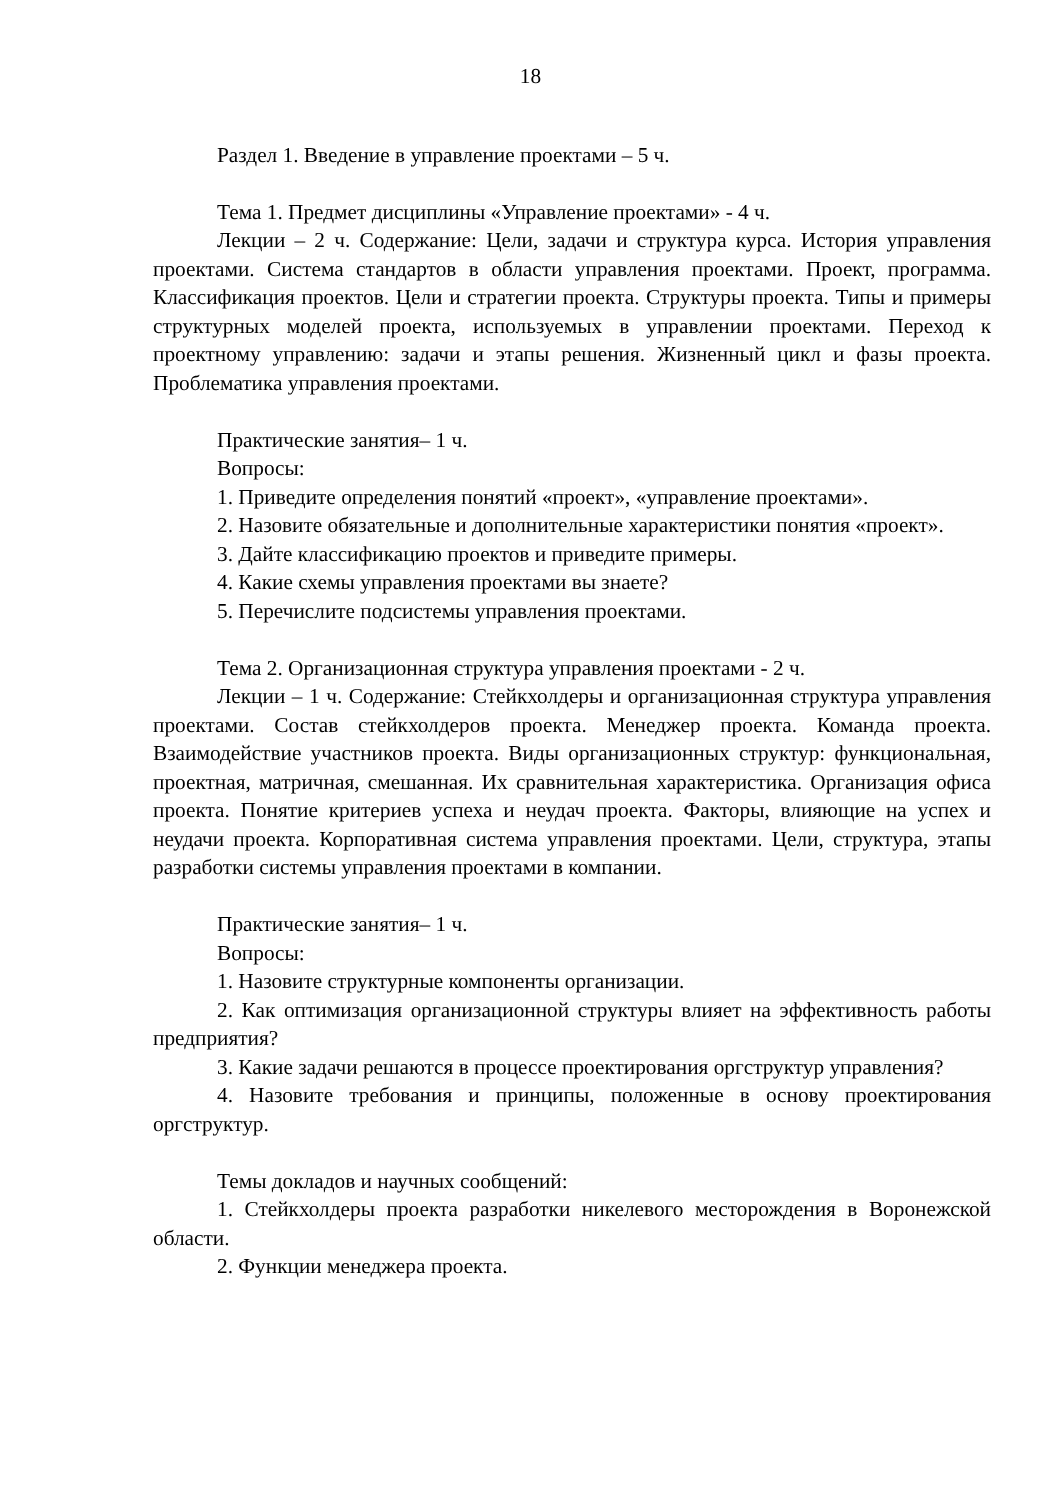18
Раздел 1. Введение в управление проектами – 5 ч.
Тема 1. Предмет дисциплины «Управление проектами» - 4 ч.
Лекции – 2 ч. Содержание: Цели, задачи и структура курса. История управления проектами. Система стандартов в области управления проектами. Проект, программа. Классификация проектов. Цели и стратегии проекта. Структуры проекта. Типы и примеры структурных моделей проекта, используемых в управлении проектами. Переход к проектному управлению: задачи и этапы решения. Жизненный цикл и фазы проекта. Проблематика управления проектами.
Практические занятия– 1 ч.
Вопросы:
1. Приведите определения понятий «проект», «управление проектами».
2. Назовите обязательные и дополнительные характеристики понятия «проект».
3. Дайте классификацию проектов и приведите примеры.
4. Какие схемы управления проектами вы знаете?
5. Перечислите подсистемы управления проектами.
Тема 2. Организационная структура управления проектами - 2 ч.
Лекции – 1 ч. Содержание: Стейкхолдеры и организационная структура управления проектами. Состав стейкхолдеров проекта. Менеджер проекта. Команда проекта. Взаимодействие участников проекта. Виды организационных структур: функциональная, проектная, матричная, смешанная. Их сравнительная характеристика. Организация офиса проекта. Понятие критериев успеха и неудач проекта. Факторы, влияющие на успех и неудачи проекта. Корпоративная система управления проектами. Цели, структура, этапы разработки системы управления проектами в компании.
Практические занятия– 1 ч.
Вопросы:
1. Назовите структурные компоненты организации.
2. Как оптимизация организационной структуры влияет на эффективность работы предприятия?
3. Какие задачи решаются в процессе проектирования оргструктур управления?
4. Назовите требования и принципы, положенные в основу проектирования оргструктур.
Темы докладов и научных сообщений:
1. Стейкхолдеры проекта разработки никелевого месторождения в Воронежской области.
2. Функции менеджера проекта.